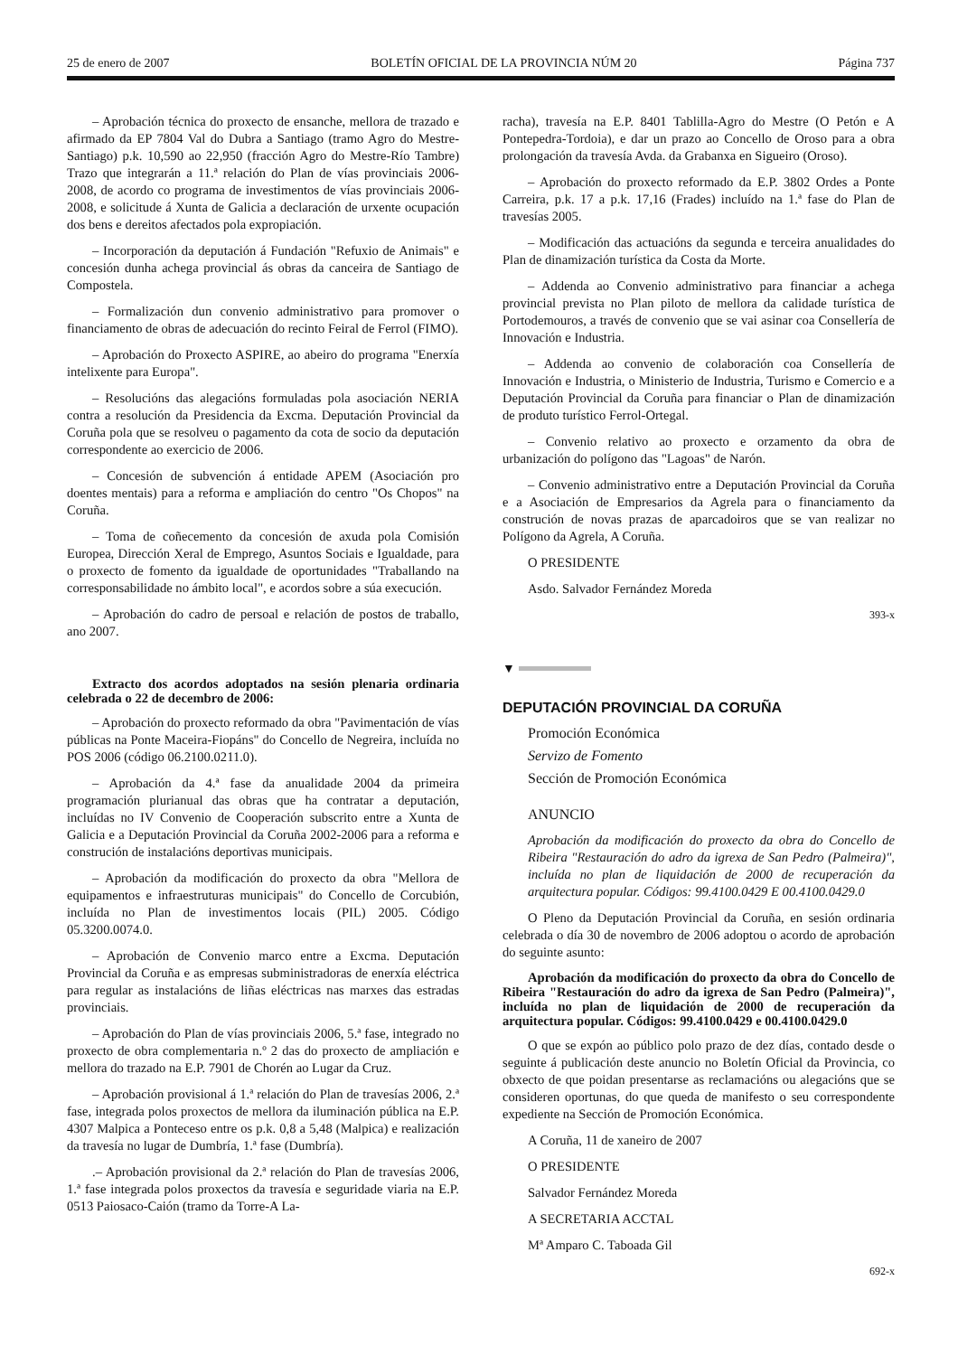25 de enero de 2007 BOLETÍN OFICIAL DE LA PROVINCIA NÚM 20 Página 737
– Aprobación técnica do proxecto de ensanche, mellora de trazado e afirmado da EP 7804 Val do Dubra a Santiago (tramo Agro do Mestre-Santiago) p.k. 10,590 ao 22,950 (fracción Agro do Mestre-Río Tambre) Trazo que integrarán a 11.ª relación do Plan de vías provinciais 2006-2008, de acordo co programa de investimentos de vías provinciais 2006-2008, e solicitude á Xunta de Galicia a declaración de urxente ocupación dos bens e dereitos afectados pola expropiación.
– Incorporación da deputación á Fundación "Refuxio de Animais" e concesión dunha achega provincial ás obras da canceira de Santiago de Compostela.
– Formalización dun convenio administrativo para promover o financiamento de obras de adecuación do recinto Feiral de Ferrol (FIMO).
– Aprobación do Proxecto ASPIRE, ao abeiro do programa "Enerxía intelixente para Europa".
– Resolucións das alegacións formuladas pola asociación NERIA contra a resolución da Presidencia da Excma. Deputación Provincial da Coruña pola que se resolveu o pagamento da cota de socio da deputación correspondente ao exercicio de 2006.
– Concesión de subvención á entidade APEM (Asociación pro doentes mentais) para a reforma e ampliación do centro "Os Chopos" na Coruña.
– Toma de coñecemento da concesión de axuda pola Comisión Europea, Dirección Xeral de Emprego, Asuntos Sociais e Igualdade, para o proxecto de fomento da igualdade de oportunidades "Traballando na corresponsabilidade no ámbito local", e acordos sobre a súa execución.
– Aprobación do cadro de persoal e relación de postos de traballo, ano 2007.
Extracto dos acordos adoptados na sesión plenaria ordinaria celebrada o 22 de decembro de 2006:
– Aprobación do proxecto reformado da obra "Pavimentación de vías públicas na Ponte Maceira-Fiopáns" do Concello de Negreira, incluída no POS 2006 (código 06.2100.0211.0).
– Aprobación da 4.ª fase da anualidade 2004 da primeira programación plurianual das obras que ha contratar a deputación, incluídas no IV Convenio de Cooperación subscrito entre a Xunta de Galicia e a Deputación Provincial da Coruña 2002-2006 para a reforma e construción de instalacións deportivas municipais.
– Aprobación da modificación do proxecto da obra "Mellora de equipamentos e infraestruturas municipais" do Concello de Corcubión, incluída no Plan de investimentos locais (PIL) 2005. Código 05.3200.0074.0.
– Aprobación de Convenio marco entre a Excma. Deputación Provincial da Coruña e as empresas subministradoras de enerxía eléctrica para regular as instalacións de liñas eléctricas nas marxes das estradas provinciais.
– Aprobación do Plan de vías provinciais 2006, 5.ª fase, integrado no proxecto de obra complementaria n.º 2 das do proxecto de ampliación e mellora do trazado na E.P. 7901 de Chorén ao Lugar da Cruz.
– Aprobación provisional á 1.ª relación do Plan de travesías 2006, 2.ª fase, integrada polos proxectos de mellora da iluminación pública na E.P. 4307 Malpica a Ponteceso entre os p.k. 0,8 a 5,48 (Malpica) e realización da travesía no lugar de Dumbría, 1.ª fase (Dumbría).
.– Aprobación provisional da 2.ª relación do Plan de travesías 2006, 1.ª fase integrada polos proxectos da travesía e seguridade viaria na E.P. 0513 Paiosaco-Caión (tramo da Torre-A La-
racha), travesía na E.P. 8401 Tablilla-Agro do Mestre (O Petón e A Pontepedra-Tordoia), e dar un prazo ao Concello de Oroso para a obra prolongación da travesía Avda. da Grabanxa en Sigueiro (Oroso).
– Aprobación do proxecto reformado da E.P. 3802 Ordes a Ponte Carreira, p.k. 17 a p.k. 17,16 (Frades) incluído na 1.ª fase do Plan de travesías 2005.
– Modificación das actuacións da segunda e terceira anualidades do Plan de dinamización turística da Costa da Morte.
– Addenda ao Convenio administrativo para financiar a achega provincial prevista no Plan piloto de mellora da calidade turística de Portodemouros, a través de convenio que se vai asinar coa Consellería de Innovación e Industria.
– Addenda ao convenio de colaboración coa Consellería de Innovación e Industria, o Ministerio de Industria, Turismo e Comercio e a Deputación Provincial da Coruña para financiar o Plan de dinamización de produto turístico Ferrol-Ortegal.
– Convenio relativo ao proxecto e orzamento da obra de urbanización do polígono das "Lagoas" de Narón.
– Convenio administrativo entre a Deputación Provincial da Coruña e a Asociación de Empresarios da Agrela para o financiamento da construción de novas prazas de aparcadoiros que se van realizar no Polígono da Agrela, A Coruña.
O PRESIDENTE
Asdo. Salvador Fernández Moreda
393-x
▼
DEPUTACIÓN PROVINCIAL DA CORUÑA
Promoción Económica
Servizo de Fomento
Sección de Promoción Económica
ANUNCIO
Aprobación da modificación do proxecto da obra do Concello de Ribeira "Restauración do adro da igrexa de San Pedro (Palmeira)", incluída no plan de liquidación de 2000 de recuperación da arquitectura popular. Códigos: 99.4100.0429 E 00.4100.0429.0
O Pleno da Deputación Provincial da Coruña, en sesión ordinaria celebrada o día 30 de novembro de 2006 adoptou o acordo de aprobación do seguinte asunto:
Aprobación da modificación do proxecto da obra do Concello de Ribeira "Restauración do adro da igrexa de San Pedro (Palmeira)", incluída no plan de liquidación de 2000 de recuperación da arquitectura popular. Códigos: 99.4100.0429 e 00.4100.0429.0
O que se expón ao público polo prazo de dez días, contado desde o seguinte á publicación deste anuncio no Boletín Oficial da Provincia, co obxecto de que poidan presentarse as reclamacións ou alegacións que se consideren oportunas, do que queda de manifesto o seu correspondente expediente na Sección de Promoción Económica.
A Coruña, 11 de xaneiro de 2007
O PRESIDENTE
Salvador Fernández Moreda
A SECRETARIA ACCTAL
Mª Amparo C. Taboada Gil
692-x